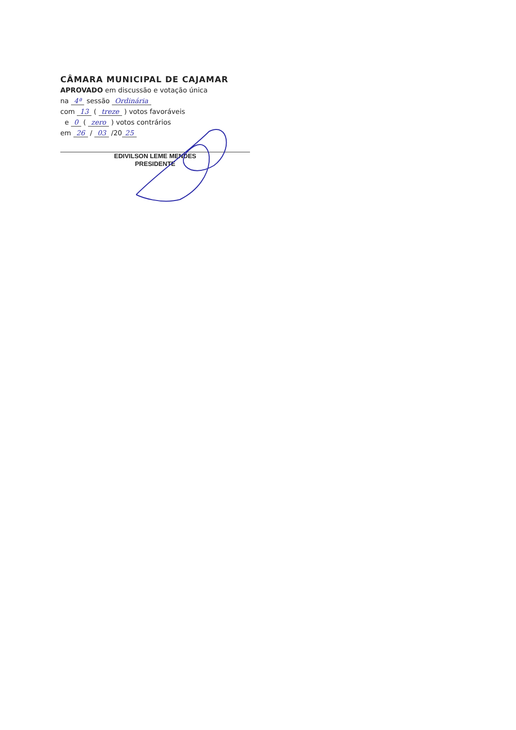CÂMARA MUNICIPAL DE CAJAMAR
APROVADO em discussão e votação única
na 4ª sessão Ordinária
com 13 ( treze ) votos favoráveis
e 0 ( zero ) votos contrários
em 26 / 03 /20 25
EDIVILSON LEME MENDES
PRESIDENTE